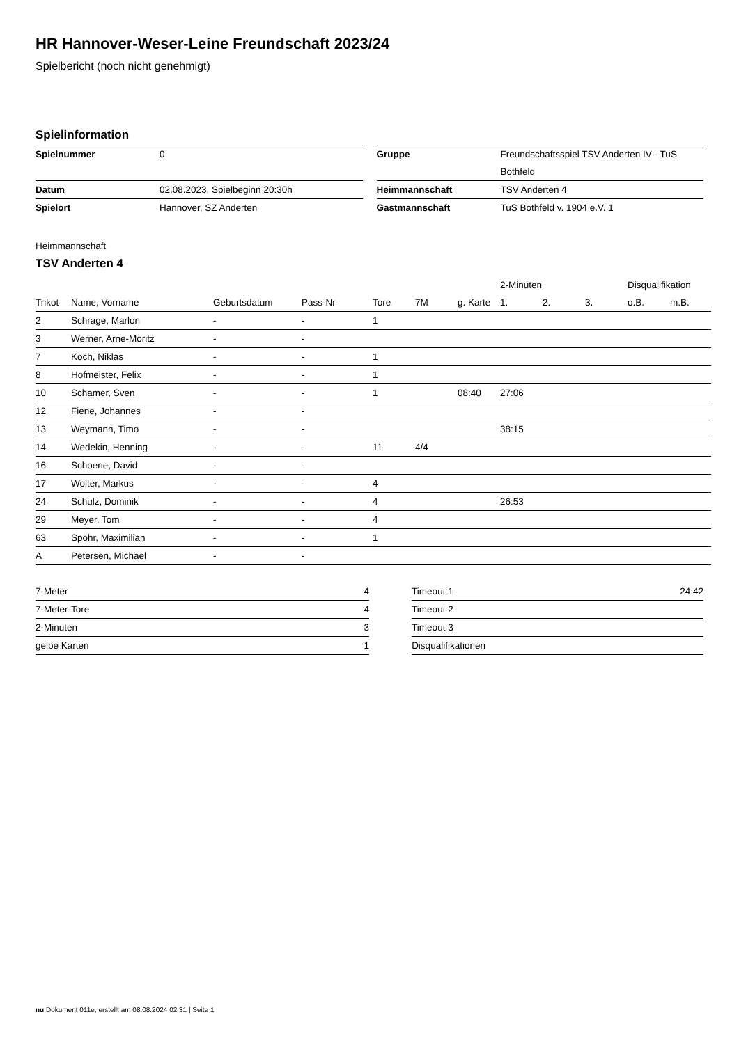HR Hannover-Weser-Leine Freundschaft 2023/24
Spielbericht (noch nicht genehmigt)
Spielinformation
| Spielnummer | 0 |
| Datum | 02.08.2023, Spielbeginn 20:30h |
| Spielort | Hannover, SZ Anderten |
| Gruppe | Freundschaftsspiel TSV Anderten IV - TuS Bothfeld |
| Heimmannschaft | TSV Anderten 4 |
| Gastmannschaft | TuS Bothfeld v. 1904 e.V. 1 |
Heimmannschaft
TSV Anderten 4
| | | | | | | | 2-Minuten | | | Disqualifikation | |
| --- | --- | --- | --- | --- | --- | --- | --- | --- | --- | --- | --- |
| Trikot | Name, Vorname | Geburtsdatum | Pass-Nr | Tore | 7M | g. Karte | 1. | 2. | 3. | o.B. | m.B. |
| 2 | Schrage, Marlon | - | - | 1 | | | | | | | |
| 3 | Werner, Arne-Moritz | - | - | | | | | | | | |
| 7 | Koch, Niklas | - | - | 1 | | | | | | | |
| 8 | Hofmeister, Felix | - | - | 1 | | | | | | | |
| 10 | Schamer, Sven | - | - | 1 | | 08:40 | 27:06 | | | | |
| 12 | Fiene, Johannes | - | - | | | | | | | | |
| 13 | Weymann, Timo | - | - | | | | 38:15 | | | | |
| 14 | Wedekin, Henning | - | - | 11 | 4/4 | | | | | | |
| 16 | Schoene, David | - | - | | | | | | | | |
| 17 | Wolter, Markus | - | - | 4 | | | | | | | |
| 24 | Schulz, Dominik | - | - | 4 | | | 26:53 | | | | |
| 29 | Meyer, Tom | - | - | 4 | | | | | | | |
| 63 | Spohr, Maximilian | - | - | 1 | | | | | | | |
| A | Petersen, Michael | - | - | | | | | | | | |
| 7-Meter | 4 |
| 7-Meter-Tore | 4 |
| 2-Minuten | 3 |
| gelbe Karten | 1 |
| Timeout 1 | 24:42 |
| Timeout 2 | |
| Timeout 3 | |
| Disqualifikationen | |
nu.Dokument 011e, erstellt am 08.08.2024 02:31 | Seite 1